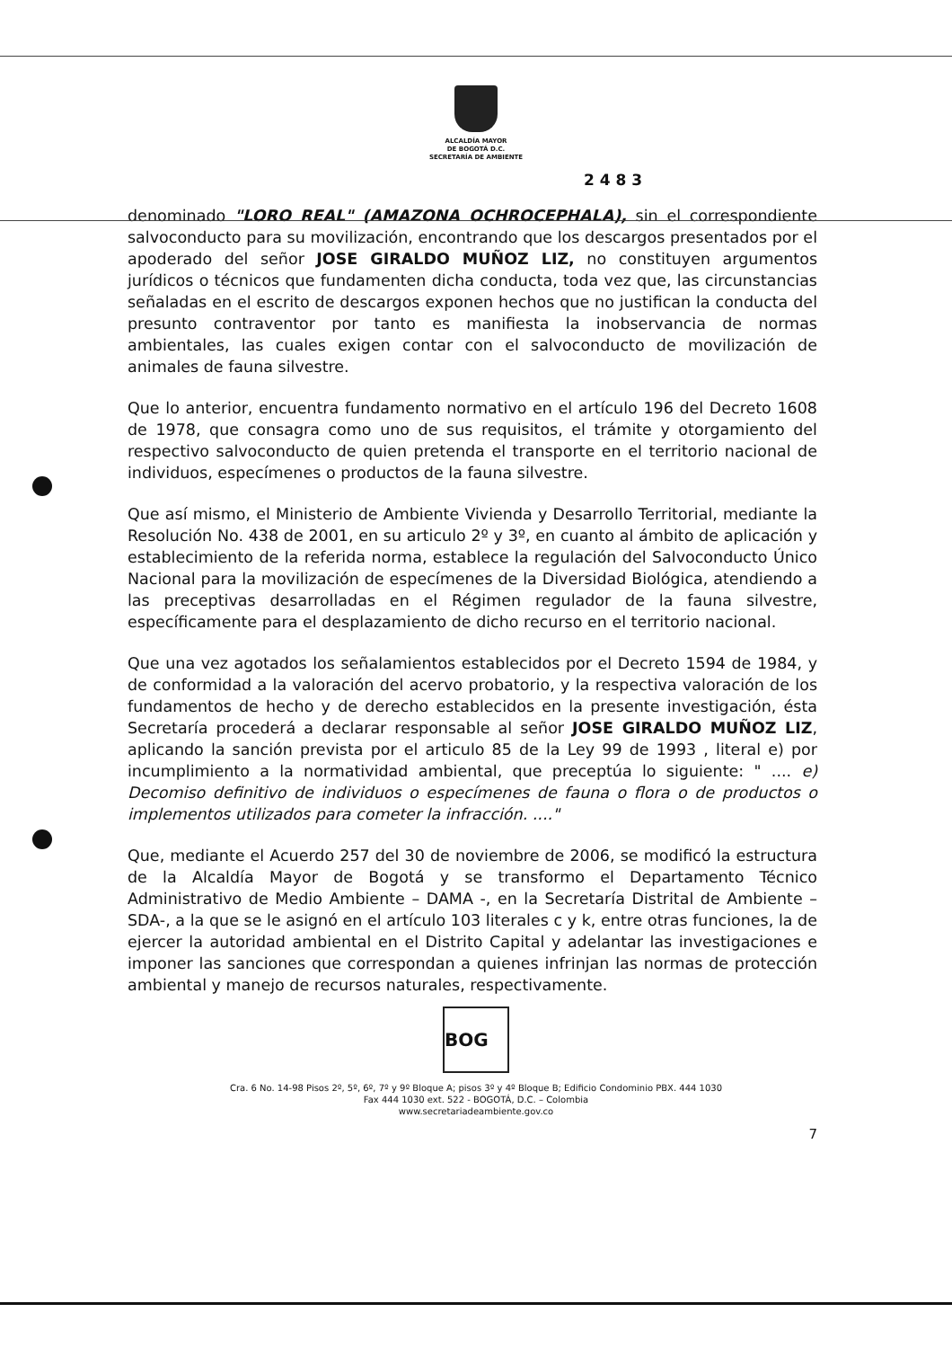ALCALDÍA MAYOR
DE BOGOTÁ D.C.
SECRETARÍA DE AMBIENTE
2 4 8 3
denominado "LORO REAL" (AMAZONA OCHROCEPHALA), sin el correspondiente salvoconducto para su movilización, encontrando que los descargos presentados por el apoderado del señor JOSE GIRALDO MUÑOZ LIZ, no constituyen argumentos jurídicos o técnicos que fundamenten dicha conducta, toda vez que, las circunstancias señaladas en el escrito de descargos exponen hechos que no justifican la conducta del presunto contraventor por tanto es manifiesta la inobservancia de normas ambientales, las cuales exigen contar con el salvoconducto de movilización de animales de fauna silvestre.
Que lo anterior, encuentra fundamento normativo en el artículo 196 del Decreto 1608 de 1978, que consagra como uno de sus requisitos, el trámite y otorgamiento del respectivo salvoconducto de quien pretenda el transporte en el territorio nacional de individuos, especímenes o productos de la fauna silvestre.
Que así mismo, el Ministerio de Ambiente Vivienda y Desarrollo Territorial, mediante la Resolución No. 438 de 2001, en su articulo 2º y 3º, en cuanto al ámbito de aplicación y establecimiento de la referida norma, establece la regulación del Salvoconducto Único Nacional para la movilización de especímenes de la Diversidad Biológica, atendiendo a las preceptivas desarrolladas en el Régimen regulador de la fauna silvestre, específicamente para el desplazamiento de dicho recurso en el territorio nacional.
Que una vez agotados los señalamientos establecidos por el Decreto 1594 de 1984, y de conformidad a la valoración del acervo probatorio, y la respectiva valoración de los fundamentos de hecho y de derecho establecidos en la presente investigación, ésta Secretaría procederá a declarar responsable al señor JOSE GIRALDO MUÑOZ LIZ, aplicando la sanción prevista por el articulo 85 de la Ley 99 de 1993 , literal e) por incumplimiento a la normatividad ambiental, que preceptúa lo siguiente: " .... e) Decomiso definitivo de individuos o especímenes de fauna o flora o de productos o implementos utilizados para cometer la infracción. ...."
Que, mediante el Acuerdo 257 del 30 de noviembre de 2006, se modificó la estructura de la Alcaldía Mayor de Bogotá y se transformo el Departamento Técnico Administrativo de Medio Ambiente – DAMA -, en la Secretaría Distrital de Ambiente – SDA-, a la que se le asignó en el artículo 103 literales c y k, entre otras funciones, la de ejercer la autoridad ambiental en el Distrito Capital y adelantar las investigaciones e imponer las sanciones que correspondan a quienes infrinjan las normas de protección ambiental y manejo de recursos naturales, respectivamente.
BOG
Cra. 6 No. 14-98 Pisos 2º, 5º, 6º, 7º y 9º Bloque A; pisos 3º y 4º Bloque B; Edificio Condominio PBX. 444 1030
Fax 444 1030 ext. 522 - BOGOTÁ, D.C. – Colombia
www.secretariadeambiente.gov.co
7